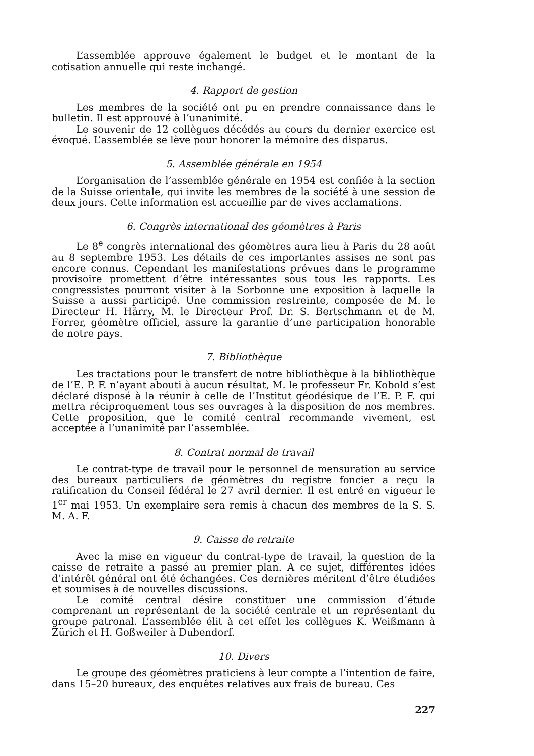L’assemblée approuve également le budget et le montant de la cotisation annuelle qui reste inchangé.
4. Rapport de gestion
Les membres de la société ont pu en prendre connaissance dans le bulletin. Il est approuvé à l’unanimité.
Le souvenir de 12 collègues décédés au cours du dernier exercice est évoqué. L’assemblée se lève pour honorer la mémoire des disparus.
5. Assemblée générale en 1954
L’organisation de l’assemblée générale en 1954 est confiée à la section de la Suisse orientale, qui invite les membres de la société à une session de deux jours. Cette information est accueillie par de vives acclamations.
6. Congrès international des géomètres à Paris
Le 8<sup>e</sup> congrès international des géomètres aura lieu à Paris du 28 août au 8 septembre 1953. Les détails de ces importantes assises ne sont pas encore connus. Cependant les manifestations prévues dans le programme provisoire promettent d’être intéressantes sous tous les rapports. Les congressistes pourront visiter à la Sorbonne une exposition à laquelle la Suisse a aussi participé. Une commission restreinte, composée de M. le Directeur H. Härry, M. le Directeur Prof. Dr. S. Bertschmann et de M. Forrer, géomètre officiel, assure la garantie d’une participation honorable de notre pays.
7. Bibliothèque
Les tractations pour le transfert de notre bibliothèque à la bibliothèque de l’E. P. F. n’ayant abouti à aucun résultat, M. le professeur Fr. Kobold s’est déclaré disposé à la réunir à celle de l’Institut géodésique de l’E. P. F. qui mettra réciproquement tous ses ouvrages à la disposition de nos membres. Cette proposition, que le comité central recommande vivement, est acceptée à l’unanimité par l’assemblée.
8. Contrat normal de travail
Le contrat-type de travail pour le personnel de mensuration au service des bureaux particuliers de géomètres du registre foncier a reçu la ratification du Conseil fédéral le 27 avril dernier. Il est entré en vigueur le 1<sup>er</sup> mai 1953. Un exemplaire sera remis à chacun des membres de la S. S. M. A. F.
9. Caisse de retraite
Avec la mise en vigueur du contrat-type de travail, la question de la caisse de retraite a passé au premier plan. A ce sujet, différentes idées d’intérêt général ont été échangées. Ces dernières méritent d’être étudiées et soumises à de nouvelles discussions.
Le comité central désire constituer une commission d’étude comprenant un représentant de la société centrale et un représentant du groupe patronal. L’assemblée élit à cet effet les collègues K. Weißmann à Zürich et H. Goßweiler à Dubendorf.
10. Divers
Le groupe des géomètres praticiens à leur compte a l’intention de faire, dans 15–20 bureaux, des enquêtes relatives aux frais de bureau. Ces
227